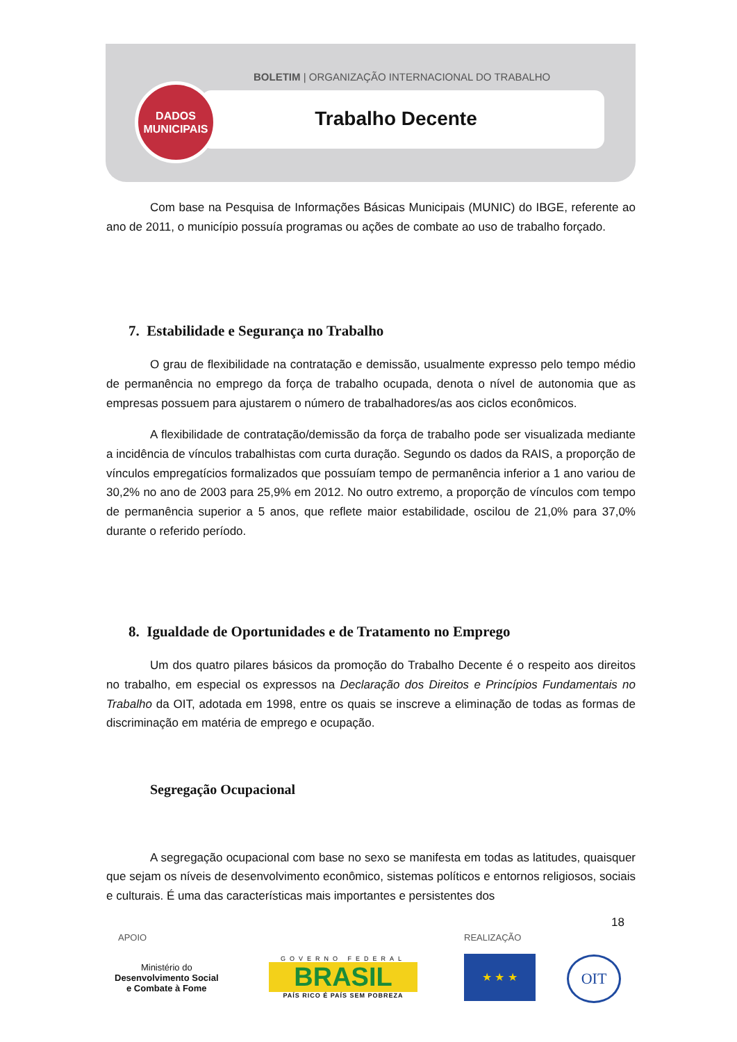BOLETIM | ORGANIZAÇÃO INTERNACIONAL DO TRABALHO
DADOS
MUNICIPAIS
Trabalho Decente
Com base na Pesquisa de Informações Básicas Municipais (MUNIC) do IBGE, referente ao ano de 2011, o município possuía programas ou ações de combate ao uso de trabalho forçado.
7. Estabilidade e Segurança no Trabalho
O grau de flexibilidade na contratação e demissão, usualmente expresso pelo tempo médio de permanência no emprego da força de trabalho ocupada, denota o nível de autonomia que as empresas possuem para ajustarem o número de trabalhadores/as aos ciclos econômicos.
A flexibilidade de contratação/demissão da força de trabalho pode ser visualizada mediante a incidência de vínculos trabalhistas com curta duração. Segundo os dados da RAIS, a proporção de vínculos empregatícios formalizados que possuíam tempo de permanência inferior a 1 ano variou de 30,2% no ano de 2003 para 25,9% em 2012. No outro extremo, a proporção de vínculos com tempo de permanência superior a 5 anos, que reflete maior estabilidade, oscilou de 21,0% para 37,0% durante o referido período.
8. Igualdade de Oportunidades e de Tratamento no Emprego
Um dos quatro pilares básicos da promoção do Trabalho Decente é o respeito aos direitos no trabalho, em especial os expressos na Declaração dos Direitos e Princípios Fundamentais no Trabalho da OIT, adotada em 1998, entre os quais se inscreve a eliminação de todas as formas de discriminação em matéria de emprego e ocupação.
Segregação Ocupacional
A segregação ocupacional com base no sexo se manifesta em todas as latitudes, quaisquer que sejam os níveis de desenvolvimento econômico, sistemas políticos e entornos religiosos, sociais e culturais. É uma das características mais importantes e persistentes dos
18
APOIO REALIZAÇÃO
Ministério do
Desenvolvimento Social
e Combate à Fome
GOVERNO FEDERAL
BRASIL
PAÍS RICO É PAÍS SEM POBREZA
★ ★ ★ OIT